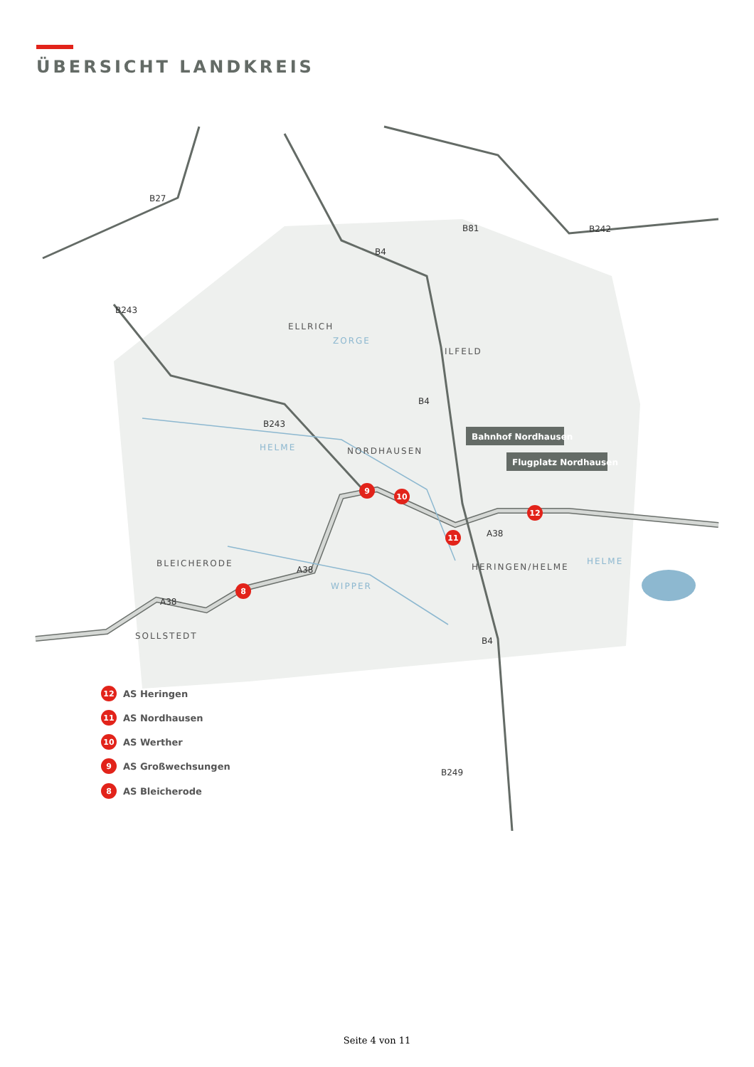ÜBERSICHT LANDKREIS
B27
B81
B242
B4
B243
B4
B243
B4
B249
A38
A38
A38
ELLRICH
ILFELD
NORDHAUSEN
BLEICHERODE
HERINGEN/HELME
SOLLSTEDT
ZORGE
HELME
WIPPER
HELME
Bahnhof Nordhausen
Flugplatz Nordhausen
12
11
10
9
8
12
AS Heringen
11
AS Nordhausen
10
AS Werther
9
AS Großwechsungen
8
AS Bleicherode
Seite 4 von 11